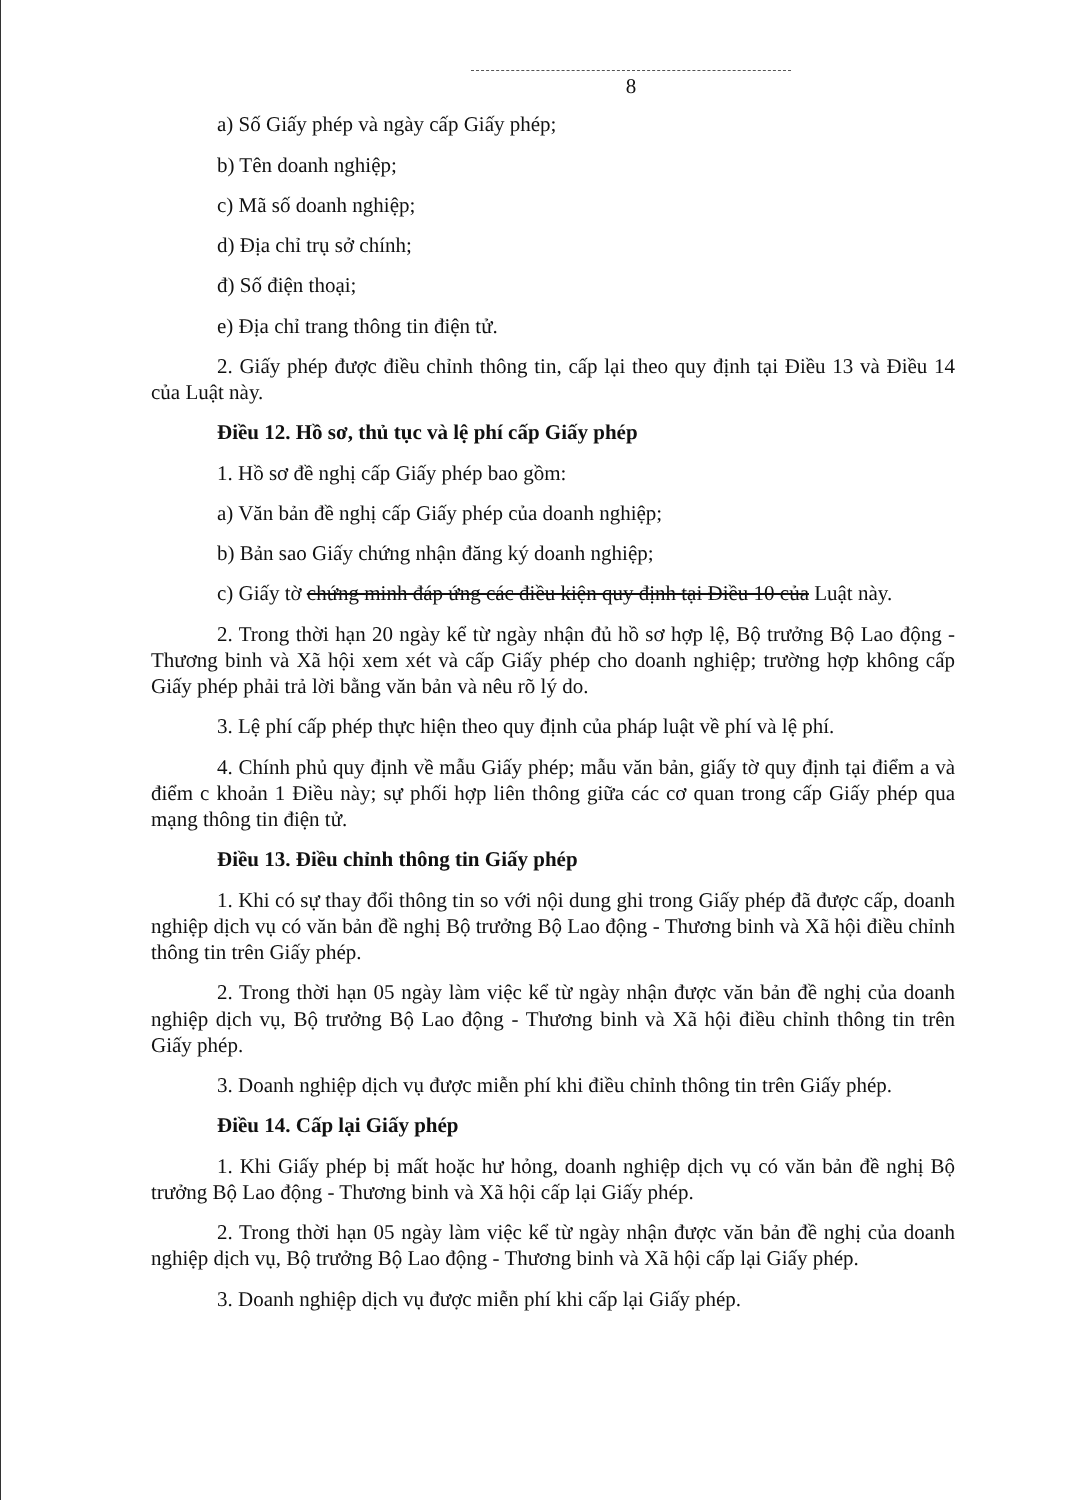8
a) Số Giấy phép và ngày cấp Giấy phép;
b) Tên doanh nghiệp;
c) Mã số doanh nghiệp;
d) Địa chỉ trụ sở chính;
đ) Số điện thoại;
e) Địa chỉ trang thông tin điện tử.
2. Giấy phép được điều chỉnh thông tin, cấp lại theo quy định tại Điều 13 và Điều 14 của Luật này.
Điều 12. Hồ sơ, thủ tục và lệ phí cấp Giấy phép
1. Hồ sơ đề nghị cấp Giấy phép bao gồm:
a) Văn bản đề nghị cấp Giấy phép của doanh nghiệp;
b) Bản sao Giấy chứng nhận đăng ký doanh nghiệp;
c) Giấy tờ chứng minh đáp ứng các điều kiện quy định tại Điều 10 của Luật này.
2. Trong thời hạn 20 ngày kể từ ngày nhận đủ hồ sơ hợp lệ, Bộ trưởng Bộ Lao động - Thương binh và Xã hội xem xét và cấp Giấy phép cho doanh nghiệp; trường hợp không cấp Giấy phép phải trả lời bằng văn bản và nêu rõ lý do.
3. Lệ phí cấp phép thực hiện theo quy định của pháp luật về phí và lệ phí.
4. Chính phủ quy định về mẫu Giấy phép; mẫu văn bản, giấy tờ quy định tại điểm a và điểm c khoản 1 Điều này; sự phối hợp liên thông giữa các cơ quan trong cấp Giấy phép qua mạng thông tin điện tử.
Điều 13. Điều chỉnh thông tin Giấy phép
1. Khi có sự thay đổi thông tin so với nội dung ghi trong Giấy phép đã được cấp, doanh nghiệp dịch vụ có văn bản đề nghị Bộ trưởng Bộ Lao động - Thương binh và Xã hội điều chỉnh thông tin trên Giấy phép.
2. Trong thời hạn 05 ngày làm việc kể từ ngày nhận được văn bản đề nghị của doanh nghiệp dịch vụ, Bộ trưởng Bộ Lao động - Thương binh và Xã hội điều chỉnh thông tin trên Giấy phép.
3. Doanh nghiệp dịch vụ được miễn phí khi điều chỉnh thông tin trên Giấy phép.
Điều 14. Cấp lại Giấy phép
1. Khi Giấy phép bị mất hoặc hư hỏng, doanh nghiệp dịch vụ có văn bản đề nghị Bộ trưởng Bộ Lao động - Thương binh và Xã hội cấp lại Giấy phép.
2. Trong thời hạn 05 ngày làm việc kể từ ngày nhận được văn bản đề nghị của doanh nghiệp dịch vụ, Bộ trưởng Bộ Lao động - Thương binh và Xã hội cấp lại Giấy phép.
3. Doanh nghiệp dịch vụ được miễn phí khi cấp lại Giấy phép.